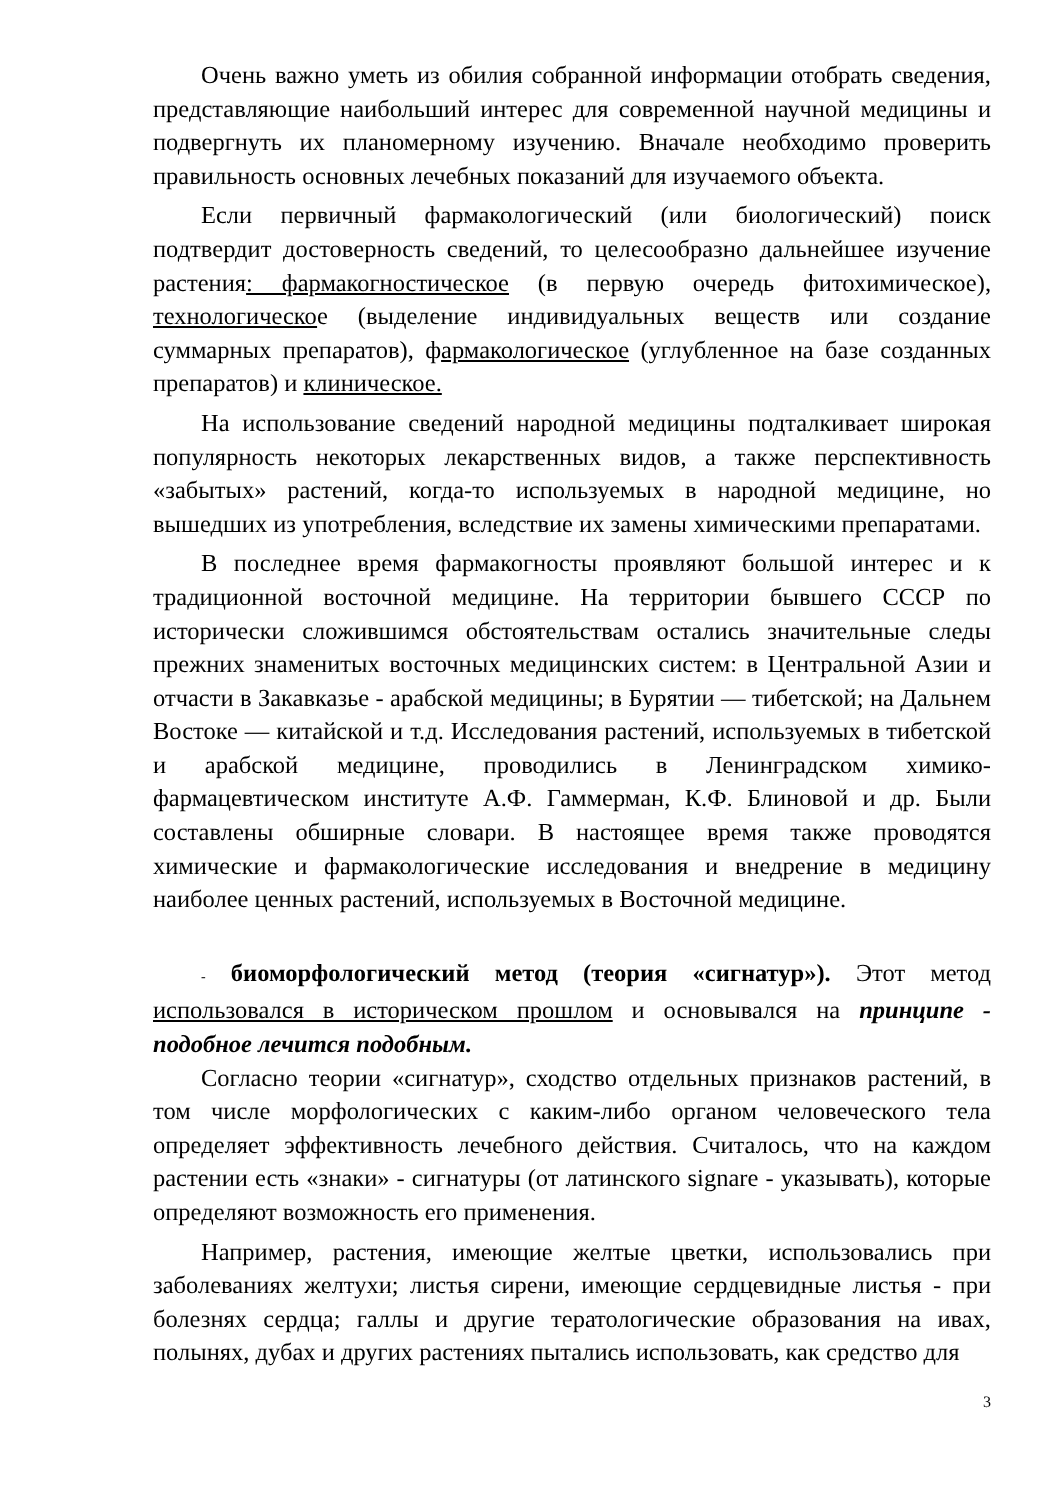Очень важно уметь из обилия собранной информации отобрать сведения, представляющие наибольший интерес для современной научной медицины и подвергнуть их планомерному изучению. Вначале необходимо проверить правильность основных лечебных показаний для изучаемого объекта.
Если первичный фармакологический (или биологический) поиск подтвердит достоверность сведений, то целесообразно дальнейшее изучение растения: фармакогностическое (в первую очередь фитохимическое), технологическое (выделение индивидуальных веществ или создание суммарных препаратов), фармакологическое (углубленное на базе созданных препаратов) и клиническое.
На использование сведений народной медицины подталкивает широкая популярность некоторых лекарственных видов, а также перспективность «забытых» растений, когда-то используемых в народной медицине, но вышедших из употребления, вследствие их замены химическими препаратами.
В последнее время фармакогносты проявляют большой интерес и к традиционной восточной медицине. На территории бывшего СССР по исторически сложившимся обстоятельствам остались значительные следы прежних знаменитых восточных медицинских систем: в Центральной Азии и отчасти в Закавказье - арабской медицины; в Бурятии — тибетской; на Дальнем Востоке — китайской и т.д. Исследования растений, используемых в тибетской и арабской медицине, проводились в Ленинградском химико-фармацевтическом институте А.Ф. Гаммерман, К.Ф. Блиновой и др. Были составлены обширные словари. В настоящее время также проводятся химические и фармакологические исследования и внедрение в медицину наиболее ценных растений, используемых в Восточной медицине.
- биоморфологический метод (теория «сигнатур»). Этот метод использовался в историческом прошлом и основывался на принципе - подобное лечится подобным.
Согласно теории «сигнатур», сходство отдельных признаков растений, в том числе морфологических с каким-либо органом человеческого тела определяет эффективность лечебного действия. Считалось, что на каждом растении есть «знаки» - сигнатуры (от латинского signare - указывать), которые определяют возможность его применения.
Например, растения, имеющие желтые цветки, использовались при заболеваниях желтухи; листья сирени, имеющие сердцевидные листья - при болезнях сердца; галлы и другие тератологические образования на ивах, полынях, дубах и других растениях пытались использовать, как средство для
3